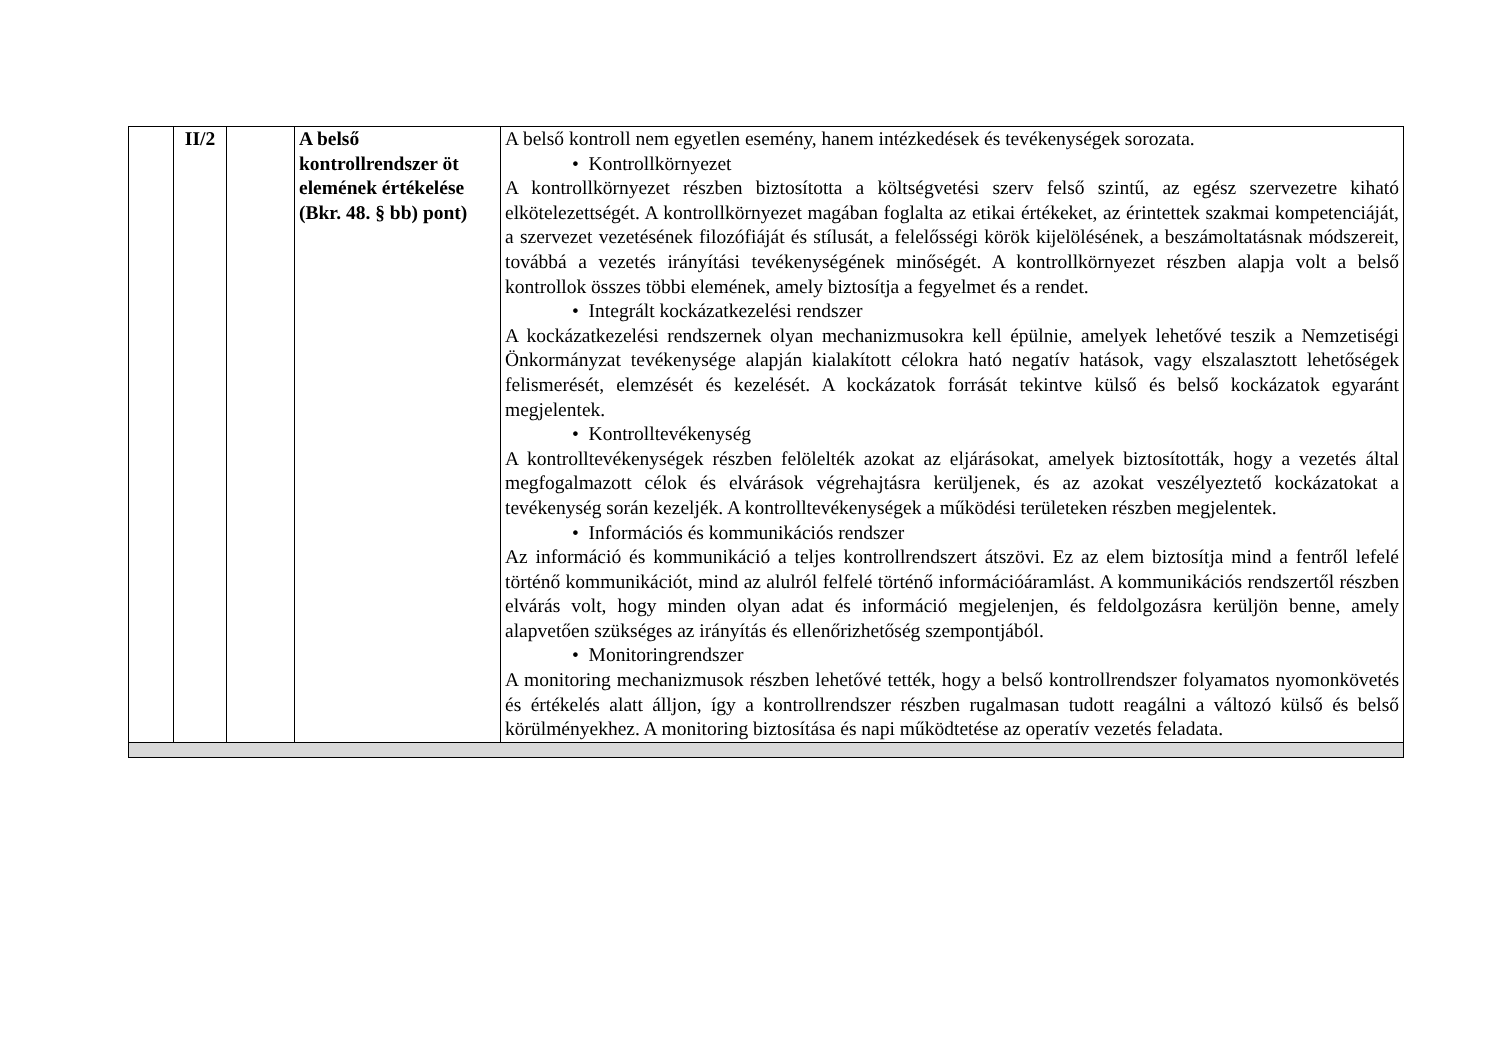| | II/2 | | A belső kontrollrendszer öt elemének értékelése (Bkr. 48. § bb) pont) | A belső kontroll nem egyetlen esemény, hanem intézkedések és tevékenységek sorozata. • Kontrollkörnyezet A kontrollkörnyezet részben biztosította a költségvetési szerv felső szintű, az egész szervezetre kiható elkötelezettségét. A kontrollkörnyezet magában foglalta az etikai értékeket, az érintettek szakmai kompetenciáját, a szervezet vezetésének filozófiáját és stílusát, a felelősségi körök kijelölésének, a beszámoltatásnak módszereit, továbbá a vezetés irányítási tevékenységének minőségét. A kontrollkörnyezet részben alapja volt a belső kontrollok összes többi elemének, amely biztosítja a fegyelmet és a rendet. • Integrált kockázatkezelési rendszer A kockázatkezelési rendszernek olyan mechanizmusokra kell épülnie, amelyek lehetővé teszik a Nemzetiségi Önkormányzat tevékenysége alapján kialakított célokra ható negatív hatások, vagy elszalasztott lehetőségek felismerését, elemzését és kezelését. A kockázatok forrását tekintve külső és belső kockázatok egyaránt megjelentek. • Kontrolltevékenység A kontrolltevékenységek részben felölelték azokat az eljárásokat, amelyek biztosították, hogy a vezetés által megfogalmazott célok és elvárások végrehajtásra kerüljenek, és az azokat veszélyeztető kockázatokat a tevékenység során kezeljék. A kontrolltevékenységek a működési területeken részben megjelentek. • Információs és kommunikációs rendszer Az információ és kommunikáció a teljes kontrollrendszert átszövi. Ez az elem biztosítja mind a fentről lefelé történő kommunikációt, mind az alulról felfelé történő információáramlást. A kommunikációs rendszertől részben elvárás volt, hogy minden olyan adat és információ megjelenjen, és feldolgozásra kerüljön benne, amely alapvetően szükséges az irányítás és ellenőrizhetőség szempontjából. • Monitoringrendszer A monitoring mechanizmusok részben lehetővé tették, hogy a belső kontrollrendszer folyamatos nyomonkövetés és értékelés alatt álljon, így a kontrollrendszer részben rugalmasan tudott reagálni a változó külső és belső körülményekhez. A monitoring biztosítása és napi működtetése az operatív vezetés feladata. |